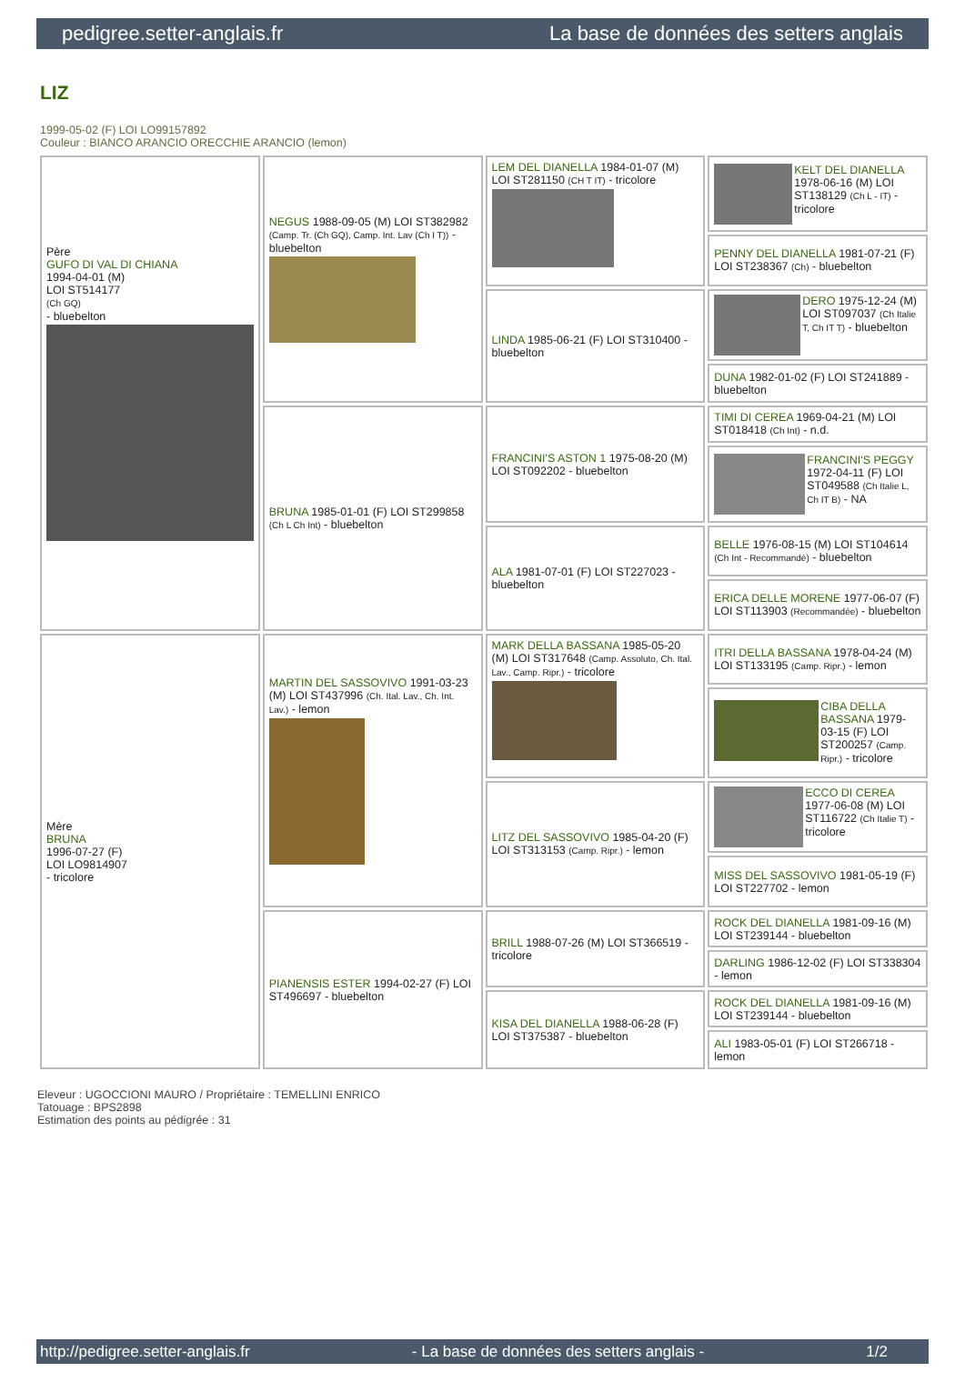pedigree.setter-anglais.fr La base de données des setters anglais
LIZ
1999-05-02 (F) LOI LO99157892
Couleur : BIANCO ARANCIO ORECCHIE ARANCIO (lemon)
| Père GUFO DI VAL DI CHIANA 1994-04-01 (M) LOI ST514177 (Ch GQ) - bluebelton | NEGUS 1988-09-05 (M) LOI ST382982 (Camp. Tr. (Ch GQ), Camp. Int. Lav (Ch I T)) - bluebelton | LEM DEL DIANELLA 1984-01-07 (M) LOI ST281150 (CH T IT) - tricolore | KELT DEL DIANELLA 1978-06-16 (M) LOI ST138129 (Ch L - IT) - tricolore |
| | | | PENNY DEL DIANELLA 1981-07-21 (F) LOI ST238367 (Ch) - bluebelton |
| | | LINDA 1985-06-21 (F) LOI ST310400 - bluebelton | DERO 1975-12-24 (M) LOI ST097037 (Ch Italie T, Ch IT T) - bluebelton |
| | | | DUNA 1982-01-02 (F) LOI ST241889 - bluebelton |
| | BRUNA 1985-01-01 (F) LOI ST299858 (Ch L Ch Int) - bluebelton | FRANCINI'S ASTON 1 1975-08-20 (M) LOI ST092202 - bluebelton | TIMI DI CEREA 1969-04-21 (M) LOI ST018418 (Ch Int) - n.d. |
| | | | FRANCINI'S PEGGY 1972-04-11 (F) LOI ST049588 (Ch Italie L, Ch IT B) - NA |
| | | ALA 1981-07-01 (F) LOI ST227023 - bluebelton | BELLE 1976-08-15 (M) LOI ST104614 (Ch Int - Recommandé) - bluebelton |
| | | | ERICA DELLE MORENE 1977-06-07 (F) LOI ST113903 (Recommandée) - bluebelton |
| Mère BRUNA 1996-07-27 (F) LOI LO9814907 - tricolore | MARTIN DEL SASSOVIVO 1991-03-23 (M) LOI ST437996 (Ch. Ital. Lav., Ch. Int. Lav.) - lemon | MARK DELLA BASSANA 1985-05-20 (M) LOI ST317648 (Camp. Assoluto, Ch. Ital. Lav., Camp. Ripr.) - tricolore | ITRI DELLA BASSANA 1978-04-24 (M) LOI ST133195 (Camp. Ripr.) - lemon |
| | | | CIBA DELLA BASSANA 1979-03-15 (F) LOI ST200257 (Camp. Ripr.) - tricolore |
| | | LITZ DEL SASSOVIVO 1985-04-20 (F) LOI ST313153 (Camp. Ripr.) - lemon | ECCO DI CEREA 1977-06-08 (M) LOI ST116722 (Ch Italie T) - tricolore |
| | | | MISS DEL SASSOVIVO 1981-05-19 (F) LOI ST227702 - lemon |
| | PIANENSIS ESTER 1994-02-27 (F) LOI ST496697 - bluebelton | BRILL 1988-07-26 (M) LOI ST366519 - tricolore | ROCK DEL DIANELLA 1981-09-16 (M) LOI ST239144 - bluebelton |
| | | | DARLING 1986-12-02 (F) LOI ST338304 - lemon |
| | | KISA DEL DIANELLA 1988-06-28 (F) LOI ST375387 - bluebelton | ROCK DEL DIANELLA 1981-09-16 (M) LOI ST239144 - bluebelton |
| | | | ALI 1983-05-01 (F) LOI ST266718 - lemon |
Eleveur : UGOCCIONI MAURO / Propriétaire : TEMELLINI ENRICO
Tatouage : BPS2898
Estimation des points au pédigrée : 31
http://pedigree.setter-anglais.fr - La base de données des setters anglais - 1/2